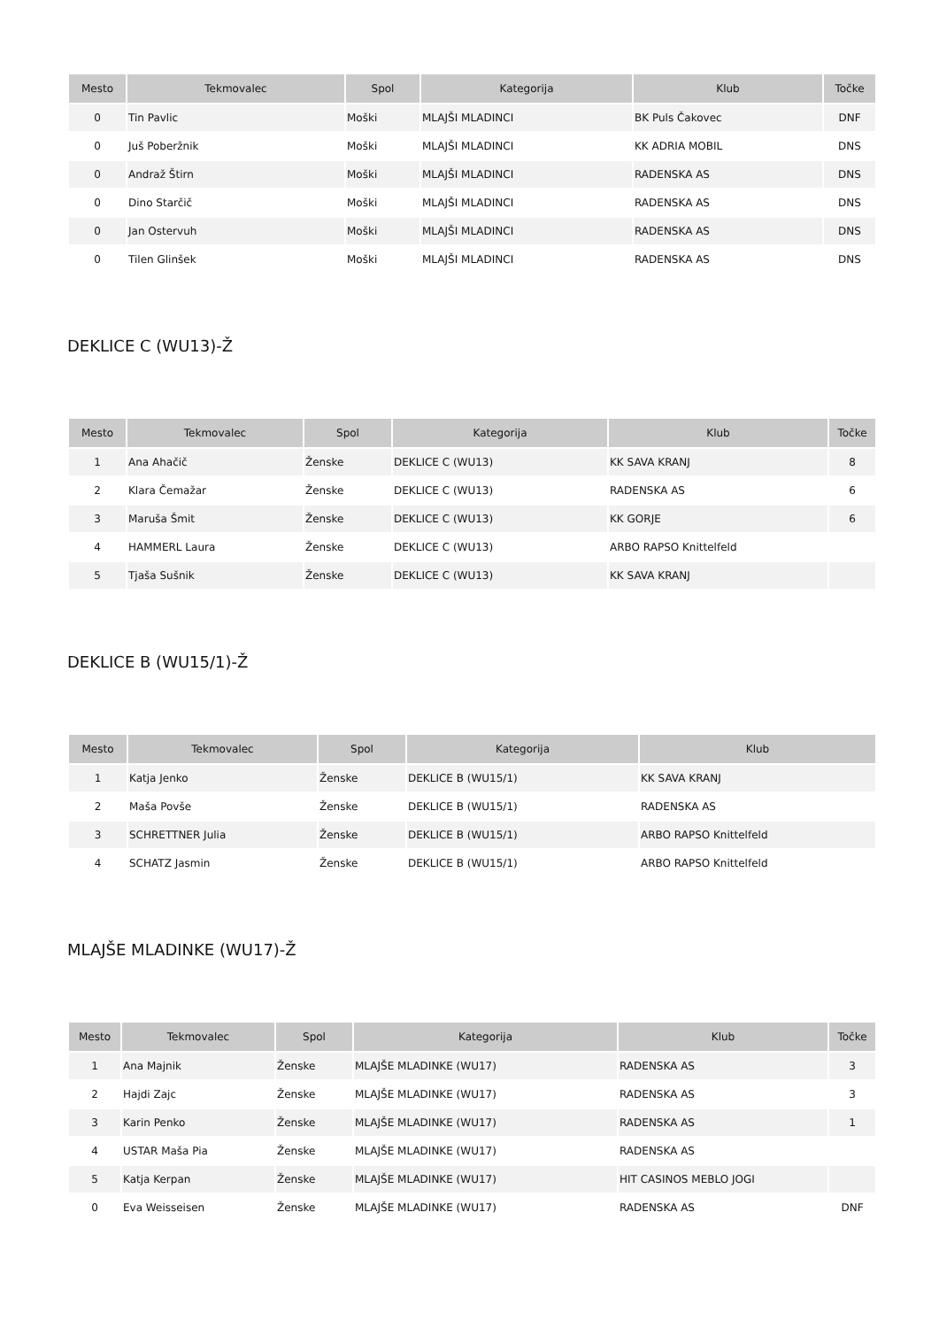| Mesto | Tekmovalec | Spol | Kategorija | Klub | Točke |
| --- | --- | --- | --- | --- | --- |
| 0 | Tin Pavlic | Moški | MLAJŠI MLADINCI | BK Puls Čakovec | DNF |
| 0 | Juš Poberžnik | Moški | MLAJŠI MLADINCI | KK ADRIA MOBIL | DNS |
| 0 | Andraž Štirn | Moški | MLAJŠI MLADINCI | RADENSKA AS | DNS |
| 0 | Dino Starčič | Moški | MLAJŠI MLADINCI | RADENSKA AS | DNS |
| 0 | Jan Ostervuh | Moški | MLAJŠI MLADINCI | RADENSKA AS | DNS |
| 0 | Tilen Glinšek | Moški | MLAJŠI MLADINCI | RADENSKA AS | DNS |
DEKLICE C (WU13)-Ž
| Mesto | Tekmovalec | Spol | Kategorija | Klub | Točke |
| --- | --- | --- | --- | --- | --- |
| 1 | Ana Ahačič | Ženske | DEKLICE C (WU13) | KK SAVA KRANJ | 8 |
| 2 | Klara Čemažar | Ženske | DEKLICE C (WU13) | RADENSKA AS | 6 |
| 3 | Maruša Šmit | Ženske | DEKLICE C (WU13) | KK GORJE | 6 |
| 4 | HAMMERL Laura | Ženske | DEKLICE C (WU13) | ARBO RAPSO Knittelfeld | |
| 5 | Tjaša Sušnik | Ženske | DEKLICE C (WU13) | KK SAVA KRANJ | |
DEKLICE B (WU15/1)-Ž
| Mesto | Tekmovalec | Spol | Kategorija | Klub |
| --- | --- | --- | --- | --- |
| 1 | Katja Jenko | Ženske | DEKLICE B (WU15/1) | KK SAVA KRANJ |
| 2 | Maša Povše | Ženske | DEKLICE B (WU15/1) | RADENSKA AS |
| 3 | SCHRETTNER Julia | Ženske | DEKLICE B (WU15/1) | ARBO RAPSO Knittelfeld |
| 4 | SCHATZ Jasmin | Ženske | DEKLICE B (WU15/1) | ARBO RAPSO Knittelfeld |
MLAJŠE MLADINKE (WU17)-Ž
| Mesto | Tekmovalec | Spol | Kategorija | Klub | Točke |
| --- | --- | --- | --- | --- | --- |
| 1 | Ana Majnik | Ženske | MLAJŠE MLADINKE (WU17) | RADENSKA AS | 3 |
| 2 | Hajdi Zajc | Ženske | MLAJŠE MLADINKE (WU17) | RADENSKA AS | 3 |
| 3 | Karin Penko | Ženske | MLAJŠE MLADINKE (WU17) | RADENSKA AS | 1 |
| 4 | USTAR Maša Pia | Ženske | MLAJŠE MLADINKE (WU17) | RADENSKA AS | |
| 5 | Katja Kerpan | Ženske | MLAJŠE MLADINKE (WU17) | HIT CASINOS MEBLO JOGI | |
| 0 | Eva Weisseisen | Ženske | MLAJŠE MLADINKE (WU17) | RADENSKA AS | DNF |